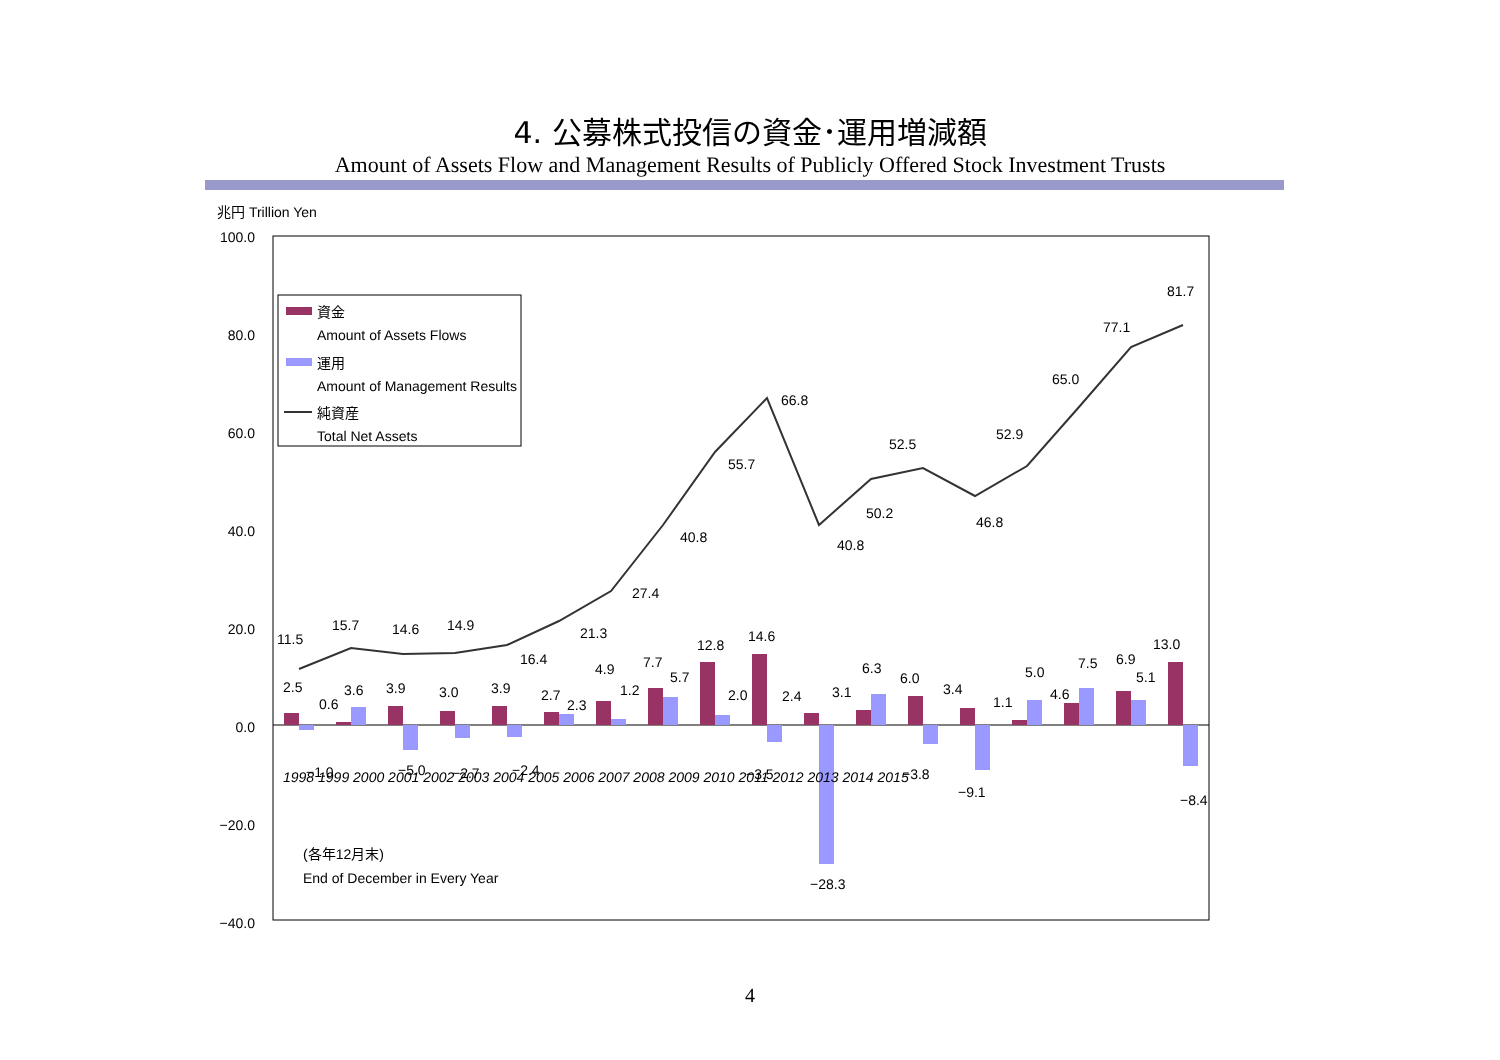4. 公募株式投信の資金･運用増減額
Amount of Assets Flow and Management Results of Publicly Offered Stock Investment Trusts
兆円 Trillion Yen
100.0
80.0
60.0
40.0
20.0
0.0
−20.0
−40.0
1998 1999 2000 2001 2002 2003 2004 2005 2006 2007 2008 2009 2010 2011 2012 2013 2014 2015
11.5
15.7
14.6
14.9
16.4
21.3
27.4
40.8
55.7
66.8
40.8
50.2
52.5
46.8
52.9
65.0
77.1
81.7
−1.0
−5.0
−2.7
−2.4
−3.5
−28.3
−3.8
−9.1
−8.4
2.5
0.6
3.6
3.9
3.0
3.9
2.7
2.3
4.9
1.2
7.7
5.7
12.8
2.0
14.6
2.4
3.1
6.3
6.0
3.4
1.1
5.0
4.6
7.5
6.9
5.1
13.0
資金
Amount of Assets Flows
運用
Amount of Management Results
純資産
Total Net Assets
(各年12月末)
End of December in Every Year
4